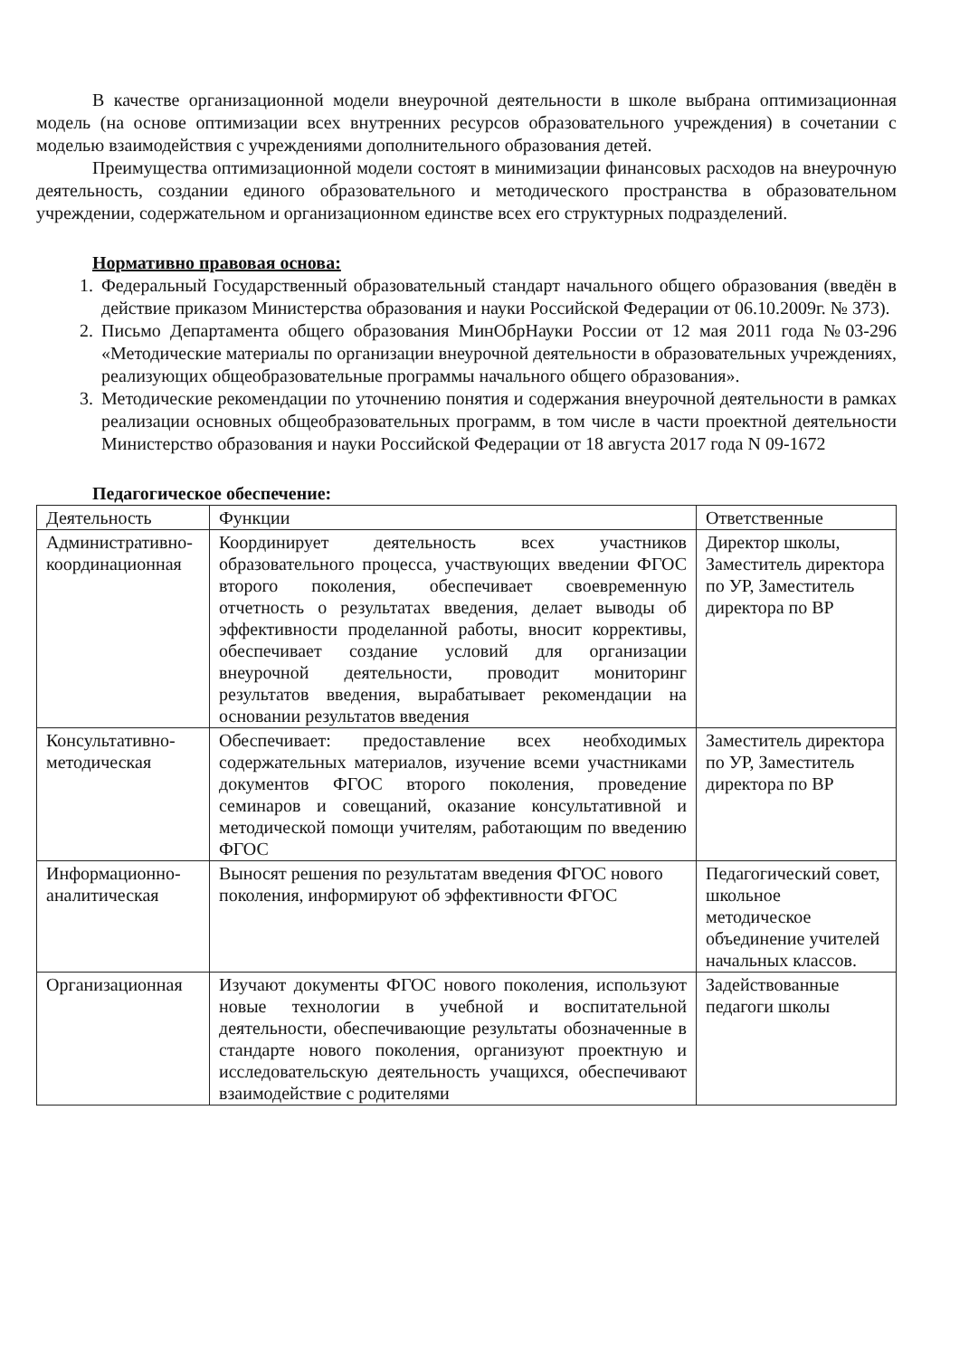В качестве организационной модели внеурочной деятельности в школе выбрана оптимизационная модель (на основе оптимизации всех внутренних ресурсов образовательного учреждения) в сочетании с моделью взаимодействия с учреждениями дополнительного образования детей.
Преимущества оптимизационной модели состоят в минимизации финансовых расходов на внеурочную деятельность, создании единого образовательного и методического пространства в образовательном учреждении, содержательном и организационном единстве всех его структурных подразделений.
Нормативно правовая основа:
1. Федеральный Государственный образовательный стандарт начального общего образования (введён в действие приказом Министерства образования и науки Российской Федерации от 06.10.2009г. № 373).
2. Письмо Департамента общего образования МинОбрНауки России от 12 мая 2011 года №03-296 «Методические материалы по организации внеурочной деятельности в образовательных учреждениях, реализующих общеобразовательные программы начального общего образования».
3. Методические рекомендации по уточнению понятия и содержания внеурочной деятельности в рамках реализации основных общеобразовательных программ, в том числе в части проектной деятельности Министерство образования и науки Российской Федерации от 18 августа 2017 года N 09-1672
Педагогическое обеспечение:
| Деятельность | Функции | Ответственные |
| Административно-координационная | Координирует деятельность всех участников образовательного процесса, участвующих введении ФГОС второго поколения, обеспечивает своевременную отчетность о результатах введения, делает выводы об эффективности проделанной работы, вносит коррективы, обеспечивает создание условий для организации внеурочной деятельности, проводит мониторинг результатов введения, вырабатывает рекомендации на основании результатов введения | Директор школы, Заместитель директора по УР, Заместитель директора по ВР |
| Консультативно-методическая | Обеспечивает: предоставление всех необходимых содержательных материалов, изучение всеми участниками документов ФГОС второго поколения, проведение семинаров и совещаний, оказание консультативной и методической помощи учителям, работающим по введению ФГОС | Заместитель директора по УР, Заместитель директора по ВР |
| Информационно-аналитическая | Выносят решения по результатам введения ФГОС нового поколения, информируют об эффективности ФГОС | Педагогический совет, школьное методическое объединение учителей начальных классов. |
| Организационная | Изучают документы ФГОС нового поколения, используют новые технологии в учебной и воспитательной деятельности, обеспечивающие результаты обозначенные в стандарте нового поколения, организуют проектную и исследовательскую деятельность учащихся, обеспечивают взаимодействие с родителями | Задействованные педагоги школы |